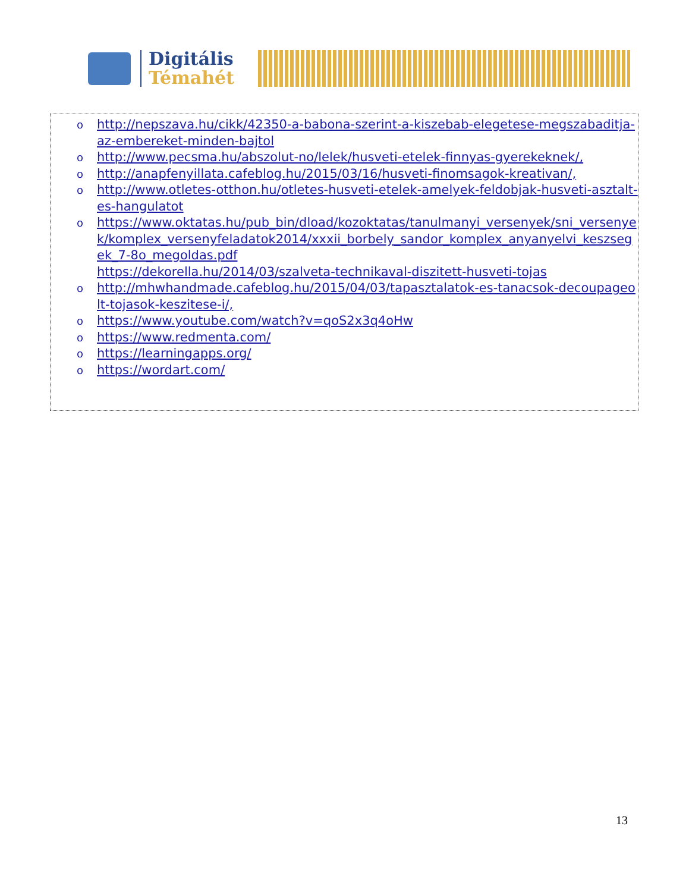Digitális
Témahét
o http://nepszava.hu/cikk/42350-a-babona-szerint-a-kiszebab-elegetese-megszabaditja-az-embereket-minden-bajtol
o http://www.pecsma.hu/abszolut-no/lelek/husveti-etelek-finnyas-gyerekeknek/,
o http://anapfenyillata.cafeblog.hu/2015/03/16/husveti-finomsagok-kreativan/,
o http://www.otletes-otthon.hu/otletes-husveti-etelek-amelyek-feldobjak-husveti-asztalt-es-hangulatot
o https://www.oktatas.hu/pub_bin/dload/kozoktatas/tanulmanyi_versenyek/sni_versenyek/komplex_versenyfeladatok2014/xxxii_borbely_sandor_komplex_anyanyelvi_keszsegek_7-8o_megoldas.pdf
https://dekorella.hu/2014/03/szalveta-technikaval-diszitett-husveti-tojas
o http://mhwhandmade.cafeblog.hu/2015/04/03/tapasztalatok-es-tanacsok-decoupageolt-tojasok-keszitese-i/,
o https://www.youtube.com/watch?v=qoS2x3q4oHw
o https://www.redmenta.com/
o https://learningapps.org/
o https://wordart.com/
13